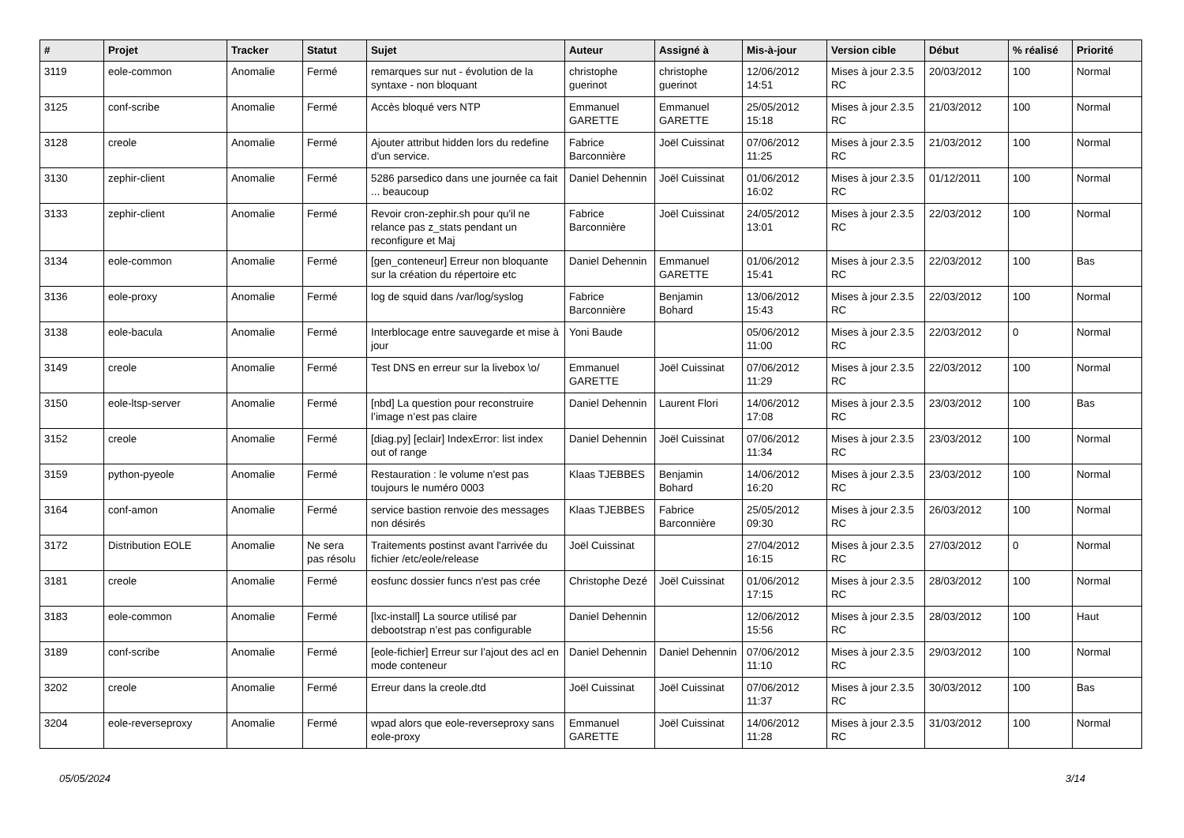| # | Projet | Tracker | Statut | Sujet | Auteur | Assigné à | Mis-à-jour | Version cible | Début | % réalisé | Priorité |
| --- | --- | --- | --- | --- | --- | --- | --- | --- | --- | --- | --- |
| 3119 | eole-common | Anomalie | Fermé | remarques sur nut - évolution de la syntaxe - non bloquant | christophe guerinot | christophe guerinot | 12/06/2012 14:51 | Mises à jour 2.3.5 RC | 20/03/2012 | 100 | Normal |
| 3125 | conf-scribe | Anomalie | Fermé | Accès bloqué vers NTP | Emmanuel GARETTE | Emmanuel GARETTE | 25/05/2012 15:18 | Mises à jour 2.3.5 RC | 21/03/2012 | 100 | Normal |
| 3128 | creole | Anomalie | Fermé | Ajouter attribut hidden lors du redefine d'un service. | Fabrice Barconnière | Joël Cuissinat | 07/06/2012 11:25 | Mises à jour 2.3.5 RC | 21/03/2012 | 100 | Normal |
| 3130 | zephir-client | Anomalie | Fermé | 5286 parsedico dans une journée ca fait ... beaucoup | Daniel Dehennin | Joël Cuissinat | 01/06/2012 16:02 | Mises à jour 2.3.5 RC | 01/12/2011 | 100 | Normal |
| 3133 | zephir-client | Anomalie | Fermé | Revoir cron-zephir.sh pour qu'il ne relance pas z_stats pendant un reconfigure et Maj | Fabrice Barconnière | Joël Cuissinat | 24/05/2012 13:01 | Mises à jour 2.3.5 RC | 22/03/2012 | 100 | Normal |
| 3134 | eole-common | Anomalie | Fermé | [gen_conteneur] Erreur non bloquante sur la création du répertoire etc | Daniel Dehennin | Emmanuel GARETTE | 01/06/2012 15:41 | Mises à jour 2.3.5 RC | 22/03/2012 | 100 | Bas |
| 3136 | eole-proxy | Anomalie | Fermé | log de squid dans /var/log/syslog | Fabrice Barconnière | Benjamin Bohard | 13/06/2012 15:43 | Mises à jour 2.3.5 RC | 22/03/2012 | 100 | Normal |
| 3138 | eole-bacula | Anomalie | Fermé | Interblocage entre sauvegarde et mise à jour | Yoni Baude | | 05/06/2012 11:00 | Mises à jour 2.3.5 RC | 22/03/2012 | 0 | Normal |
| 3149 | creole | Anomalie | Fermé | Test DNS en erreur sur la livebox \o/ | Emmanuel GARETTE | Joël Cuissinat | 07/06/2012 11:29 | Mises à jour 2.3.5 RC | 22/03/2012 | 100 | Normal |
| 3150 | eole-ltsp-server | Anomalie | Fermé | [nbd] La question pour reconstruire l’image n’est pas claire | Daniel Dehennin | Laurent Flori | 14/06/2012 17:08 | Mises à jour 2.3.5 RC | 23/03/2012 | 100 | Bas |
| 3152 | creole | Anomalie | Fermé | [diag.py] [eclair] IndexError: list index out of range | Daniel Dehennin | Joël Cuissinat | 07/06/2012 11:34 | Mises à jour 2.3.5 RC | 23/03/2012 | 100 | Normal |
| 3159 | python-pyeole | Anomalie | Fermé | Restauration : le volume n'est pas toujours le numéro 0003 | Klaas TJEBBES | Benjamin Bohard | 14/06/2012 16:20 | Mises à jour 2.3.5 RC | 23/03/2012 | 100 | Normal |
| 3164 | conf-amon | Anomalie | Fermé | service bastion renvoie des messages non désirés | Klaas TJEBBES | Fabrice Barconnière | 25/05/2012 09:30 | Mises à jour 2.3.5 RC | 26/03/2012 | 100 | Normal |
| 3172 | Distribution EOLE | Anomalie | Ne sera pas résolu | Traitements postinst avant l'arrivée du fichier /etc/eole/release | Joël Cuissinat | | 27/04/2012 16:15 | Mises à jour 2.3.5 RC | 27/03/2012 | 0 | Normal |
| 3181 | creole | Anomalie | Fermé | eosfunc dossier funcs n'est pas crée | Christophe Dezé | Joël Cuissinat | 01/06/2012 17:15 | Mises à jour 2.3.5 RC | 28/03/2012 | 100 | Normal |
| 3183 | eole-common | Anomalie | Fermé | [lxc-install] La source utilisé par debootstrap n’est pas configurable | Daniel Dehennin | | 12/06/2012 15:56 | Mises à jour 2.3.5 RC | 28/03/2012 | 100 | Haut |
| 3189 | conf-scribe | Anomalie | Fermé | [eole-fichier] Erreur sur l’ajout des acl en mode conteneur | Daniel Dehennin | Daniel Dehennin | 07/06/2012 11:10 | Mises à jour 2.3.5 RC | 29/03/2012 | 100 | Normal |
| 3202 | creole | Anomalie | Fermé | Erreur dans la creole.dtd | Joël Cuissinat | Joël Cuissinat | 07/06/2012 11:37 | Mises à jour 2.3.5 RC | 30/03/2012 | 100 | Bas |
| 3204 | eole-reverseproxy | Anomalie | Fermé | wpad alors que eole-reverseproxy sans eole-proxy | Emmanuel GARETTE | Joël Cuissinat | 14/06/2012 11:28 | Mises à jour 2.3.5 RC | 31/03/2012 | 100 | Normal |
05/05/2024 3/14